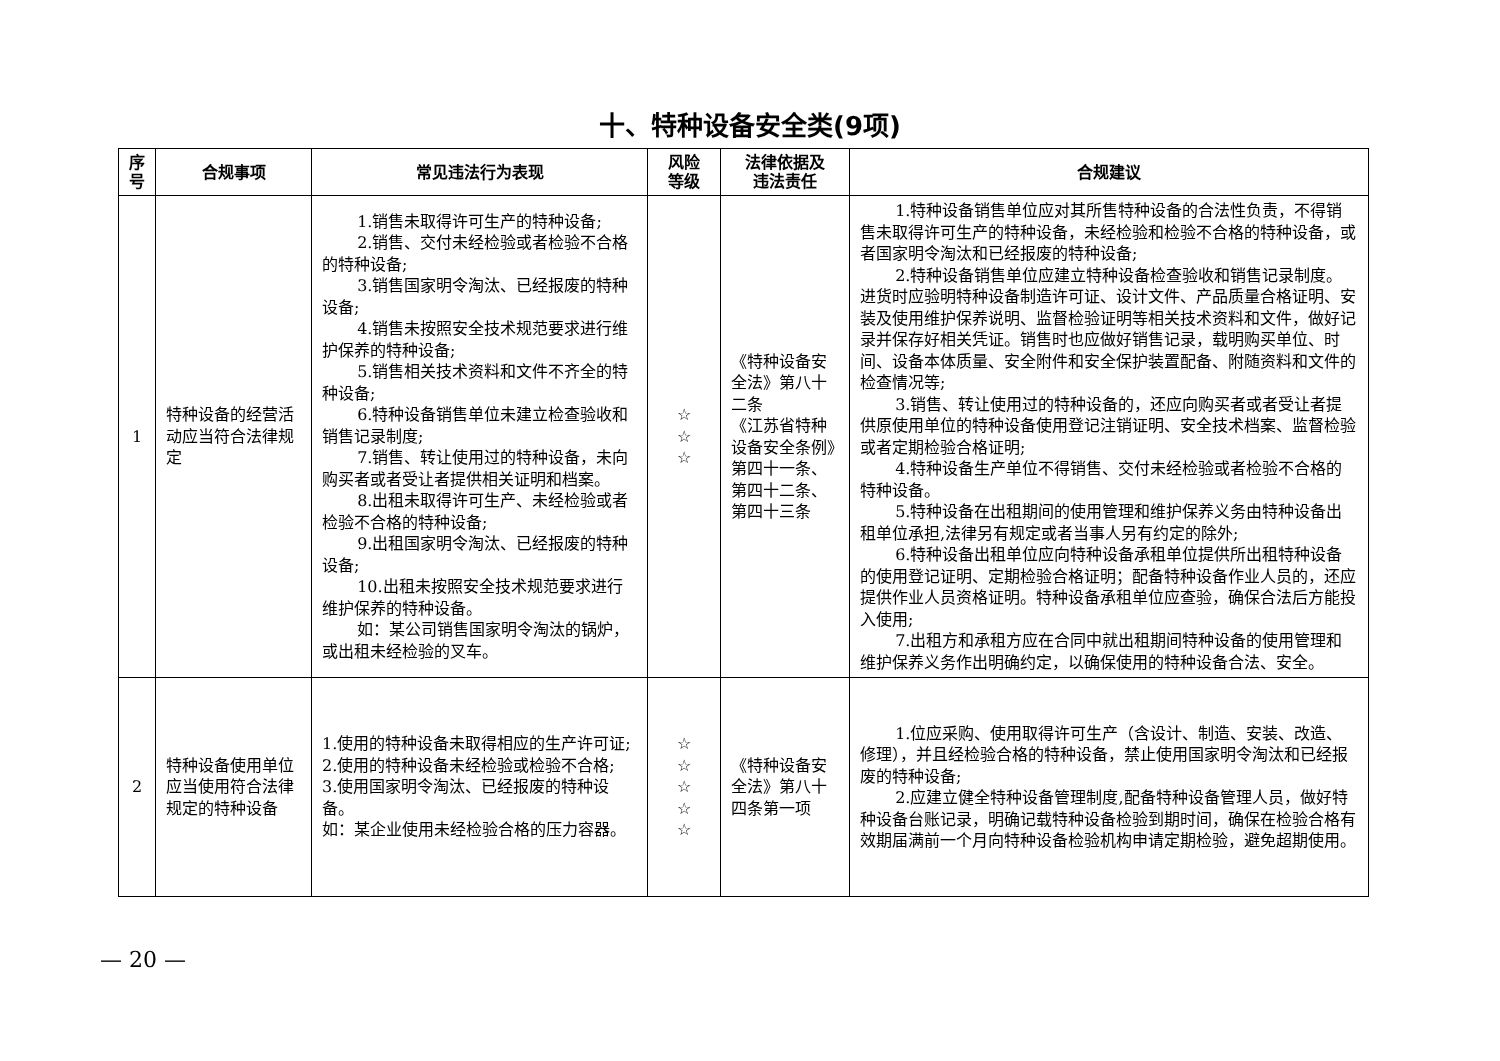十、特种设备安全类(9项)
| 序 号 | 合规事项 | 常见违法行为表现 | 风险 等级 | 法律依据及 违法责任 | 合规建议 |
| --- | --- | --- | --- | --- | --- |
| 1 | 特种设备的经营活动应当符合法律规定 | 1.销售未取得许可生产的特种设备; 2.销售、交付未经检验或者检验不合格的特种设备; 3.销售国家明令淘汰、已经报废的特种设备; 4.销售未按照安全技术规范要求进行维护保养的特种设备; 5.销售相关技术资料和文件不齐全的特种设备; 6.特种设备销售单位未建立检查验收和销售记录制度; 7.销售、转让使用过的特种设备，未向购买者或者受让者提供相关证明和档案。 8.出租未取得许可生产、未经检验或者检验不合格的特种设备; 9.出租国家明令淘汰、已经报废的特种设备; 10.出租未按照安全技术规范要求进行维护保养的特种设备。 如：某公司销售国家明令淘汰的锅炉，或出租未经检验的叉车。 | ☆ ☆ ☆ | 《特种设备安全法》第八十二条 《江苏省特种设备安全条例》第四十一条、第四十二条、第四十三条 | 1.特种设备销售单位应对其所售特种设备的合法性负责，不得销售未取得许可生产的特种设备，未经检验和检验不合格的特种设备，或者国家明令淘汰和已经报废的特种设备; 2.特种设备销售单位应建立特种设备检查验收和销售记录制度。进货时应验明特种设备制造许可证、设计文件、产品质量合格证明、安装及使用维护保养说明、监督检验证明等相关技术资料和文件，做好记录并保存好相关凭证。销售时也应做好销售记录，载明购买单位、时间、设备本体质量、安全附件和安全保护装置配备、附随资料和文件的检查情况等; 3.销售、转让使用过的特种设备的，还应向购买者或者受让者提供原使用单位的特种设备使用登记注销证明、安全技术档案、监督检验或者定期检验合格证明; 4.特种设备生产单位不得销售、交付未经检验或者检验不合格的特种设备。 5.特种设备在出租期间的使用管理和维护保养义务由特种设备出租单位承担,法律另有规定或者当事人另有约定的除外; 6.特种设备出租单位应向特种设备承租单位提供所出租特种设备的使用登记证明、定期检验合格证明；配备特种设备作业人员的，还应提供作业人员资格证明。特种设备承租单位应查验，确保合法后方能投入使用; 7.出租方和承租方应在合同中就出租期间特种设备的使用管理和维护保养义务作出明确约定，以确保使用的特种设备合法、安全。 |
| 2 | 特种设备使用单位应当使用符合法律规定的特种设备 | 1.使用的特种设备未取得相应的生产许可证; 2.使用的特种设备未经检验或检验不合格; 3.使用国家明令淘汰、已经报废的特种设备。 如：某企业使用未经检验合格的压力容器。 | ☆ ☆ ☆ ☆ ☆ | 《特种设备安全法》第八十四条第一项 | 1.位应采购、使用取得许可生产（含设计、制造、安装、改造、修理），并且经检验合格的特种设备，禁止使用国家明令淘汰和已经报废的特种设备; 2.应建立健全特种设备管理制度,配备特种设备管理人员，做好特种设备台账记录，明确记载特种设备检验到期时间，确保在检验合格有效期届满前一个月向特种设备检验机构申请定期检验，避免超期使用。 |
— 20 —